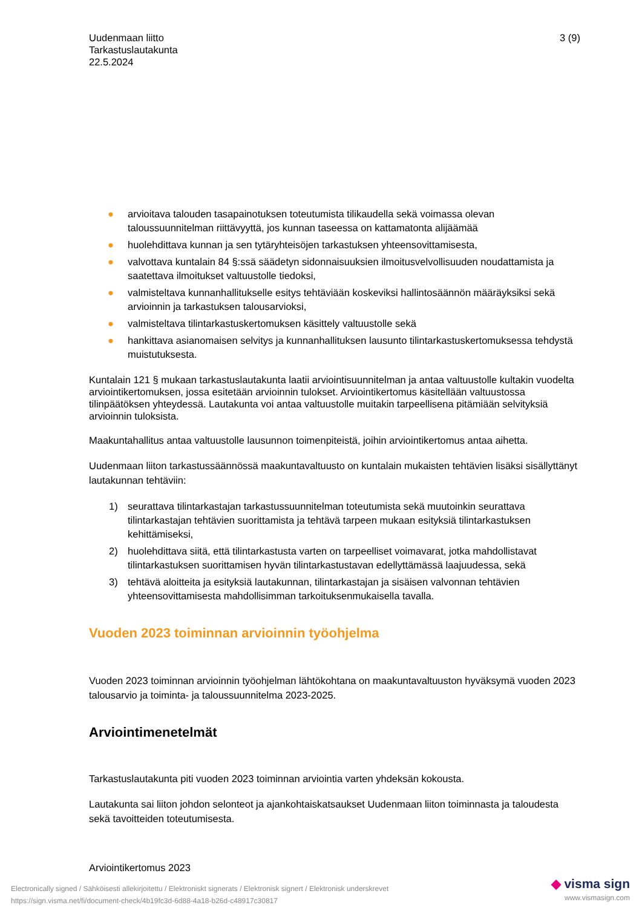Uudenmaan liitto
Tarkastuslautakunta
22.5.2024
3 (9)
● arvioitava talouden tasapainotuksen toteutumista tilikaudella sekä voimassa olevan taloussuunnitelman riittävyyttä, jos kunnan taseessa on kattamatonta alijäämää
● huolehdittava kunnan ja sen tytäryhteisöjen tarkastuksen yhteensovittamisesta,
● valvottava kuntalain 84 §:ssä säädetyn sidonnaisuuksien ilmoitusvelvollisuuden noudattamista ja saatettava ilmoitukset valtuustolle tiedoksi,
● valmisteltava kunnanhallitukselle esitys tehtäviään koskeviksi hallintosäännön määräyksiksi sekä arvioinnin ja tarkastuksen talousarvioksi,
● valmisteltava tilintarkastuskertomuksen käsittely valtuustolle sekä
● hankittava asianomaisen selvitys ja kunnanhallituksen lausunto tilintarkastuskertomuksessa tehdystä muistutuksesta.
Kuntalain 121 § mukaan tarkastuslautakunta laatii arviointisuunnitelman ja antaa valtuustolle kultakin vuodelta arviointikertomuksen, jossa esitetään arvioinnin tulokset. Arviointikertomus käsitellään valtuustossa tilinpäätöksen yhteydessä. Lautakunta voi antaa valtuustolle muitakin tarpeellisena pitämiään selvityksiä arvioinnin tuloksista.
Maakuntahallitus antaa valtuustolle lausunnon toimenpiteistä, joihin arviointikertomus antaa aihetta.
Uudenmaan liiton tarkastussäännössä maakuntavaltuusto on kuntalain mukaisten tehtävien lisäksi sisällyttänyt lautakunnan tehtäviin:
1) seurattava tilintarkastajan tarkastussuunnitelman toteutumista sekä muutoinkin seurattava tilintarkastajan tehtävien suorittamista ja tehtävä tarpeen mukaan esityksiä tilintarkastuksen kehittämiseksi,
2) huolehdittava siitä, että tilintarkastusta varten on tarpeelliset voimavarat, jotka mahdollistavat tilintarkastuksen suorittamisen hyvän tilintarkastustavan edellyttämässä laajuudessa, sekä
3) tehtävä aloitteita ja esityksiä lautakunnan, tilintarkastajan ja sisäisen valvonnan tehtävien yhteensovittamisesta mahdollisimman tarkoituksenmukaisella tavalla.
Vuoden 2023 toiminnan arvioinnin työohjelma
Vuoden 2023 toiminnan arvioinnin työohjelman lähtökohtana on maakuntavaltuuston hyväksymä vuoden 2023 talousarvio ja toiminta- ja taloussuunnitelma 2023-2025.
Arviointimenetelmät
Tarkastuslautakunta piti vuoden 2023 toiminnan arviointia varten yhdeksän kokousta.
Lautakunta sai liiton johdon selonteot ja ajankohtaiskatsaukset Uudenmaan liiton toiminnasta ja taloudesta sekä tavoitteiden toteutumisesta.
Arviointikertomus 2023
Electronically signed / Sähköisesti allekirjoitettu / Elektroniskt signerats / Elektronisk signert / Elektronisk underskrevet
https://sign.visma.net/fi/document-check/4b19fc3d-6d88-4a18-b26d-c48917c30817
◆ visma sign
www.vismasign.com